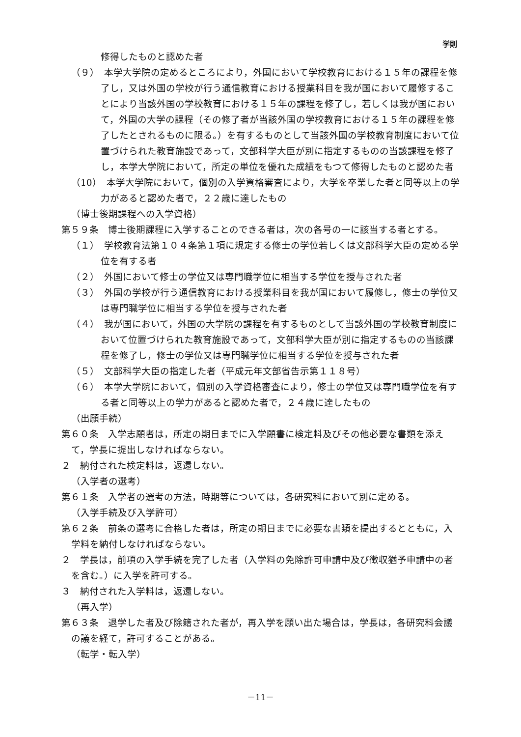学則
修得したものと認めた者
（９）　本学大学院の定めるところにより，外国において学校教育における１５年の課程を修了し，又は外国の学校が行う通信教育における授業科目を我が国において履修することにより当該外国の学校教育における１５年の課程を修了し，若しくは我が国において，外国の大学の課程（その修了者が当該外国の学校教育における１５年の課程を修了したとされるものに限る。）を有するものとして当該外国の学校教育制度において位置づけられた教育施設であって，文部科学大臣が別に指定するものの当該課程を修了し，本学大学院において，所定の単位を優れた成績をもつて修得したものと認めた者
（10）　本学大学院において，個別の入学資格審査により，大学を卒業した者と同等以上の学力があると認めた者で，２２歳に達したもの
（博士後期課程への入学資格）
第５９条　博士後期課程に入学することのできる者は，次の各号の一に該当する者とする。
（１）　学校教育法第１０４条第１項に規定する修士の学位若しくは文部科学大臣の定める学位を有する者
（２）　外国において修士の学位又は専門職学位に相当する学位を授与された者
（３）　外国の学校が行う通信教育における授業科目を我が国において履修し，修士の学位又は専門職学位に相当する学位を授与された者
（４）　我が国において，外国の大学院の課程を有するものとして当該外国の学校教育制度において位置づけられた教育施設であって，文部科学大臣が別に指定するものの当該課程を修了し，修士の学位又は専門職学位に相当する学位を授与された者
（５）　文部科学大臣の指定した者（平成元年文部省告示第１１８号）
（６）　本学大学院において，個別の入学資格審査により，修士の学位又は専門職学位を有する者と同等以上の学力があると認めた者で，２４歳に達したもの
（出願手続）
第６０条　入学志願者は，所定の期日までに入学願書に検定料及びその他必要な書類を添えて，学長に提出しなければならない。
２　納付された検定料は，返還しない。
（入学者の選考）
第６１条　入学者の選考の方法，時期等については，各研究科において別に定める。
（入学手続及び入学許可）
第６２条　前条の選考に合格した者は，所定の期日までに必要な書類を提出するとともに，入学料を納付しなければならない。
２　学長は，前項の入学手続を完了した者（入学料の免除許可申請中及び徴収猶予申請中の者を含む。）に入学を許可する。
３　納付された入学料は，返還しない。
（再入学）
第６３条　退学した者及び除籍された者が，再入学を願い出た場合は，学長は，各研究科会議の議を経て，許可することがある。
（転学・転入学）
－11－